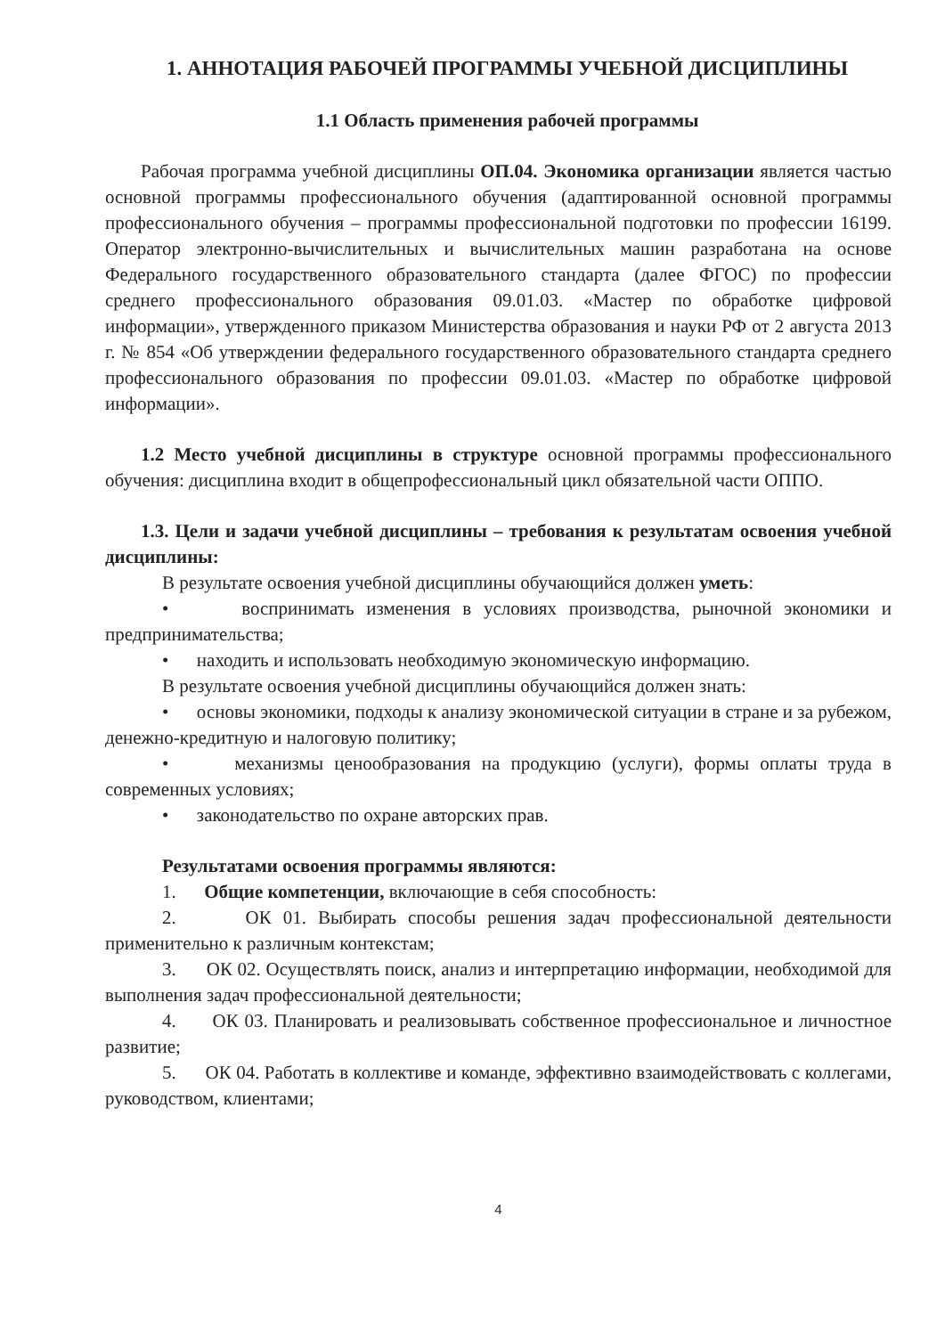1. АННОТАЦИЯ РАБОЧЕЙ ПРОГРАММЫ УЧЕБНОЙ ДИСЦИПЛИНЫ
1.1 Область применения рабочей программы
Рабочая программа учебной дисциплины ОП.04. Экономика организации является частью основной программы профессионального обучения (адаптированной основной программы профессионального обучения – программы профессиональной подготовки по профессии 16199. Оператор электронно-вычислительных и вычислительных машин разработана на основе Федерального государственного образовательного стандарта (далее ФГОС) по профессии среднего профессионального образования 09.01.03. «Мастер по обработке цифровой информации», утвержденного приказом Министерства образования и науки РФ от 2 августа 2013 г. № 854 «Об утверждении федерального государственного образовательного стандарта среднего профессионального образования по профессии 09.01.03. «Мастер по обработке цифровой информации».
1.2 Место учебной дисциплины в структуре основной программы профессионального обучения: дисциплина входит в общепрофессиональный цикл обязательной части ОППО.
1.3. Цели и задачи учебной дисциплины – требования к результатам освоения учебной дисциплины:
В результате освоения учебной дисциплины обучающийся должен уметь:
• воспринимать изменения в условиях производства, рыночной экономики и предпринимательства;
• находить и использовать необходимую экономическую информацию.
В результате освоения учебной дисциплины обучающийся должен знать:
• основы экономики, подходы к анализу экономической ситуации в стране и за рубежом, денежно-кредитную и налоговую политику;
• механизмы ценообразования на продукцию (услуги), формы оплаты труда в современных условиях;
• законодательство по охране авторских прав.
Результатами освоения программы являются:
1. Общие компетенции, включающие в себя способность:
2. ОК 01. Выбирать способы решения задач профессиональной деятельности применительно к различным контекстам;
3. ОК 02. Осуществлять поиск, анализ и интерпретацию информации, необходимой для выполнения задач профессиональной деятельности;
4. ОК 03. Планировать и реализовывать собственное профессиональное и личностное развитие;
5. ОК 04. Работать в коллективе и команде, эффективно взаимодействовать с коллегами, руководством, клиентами;
4